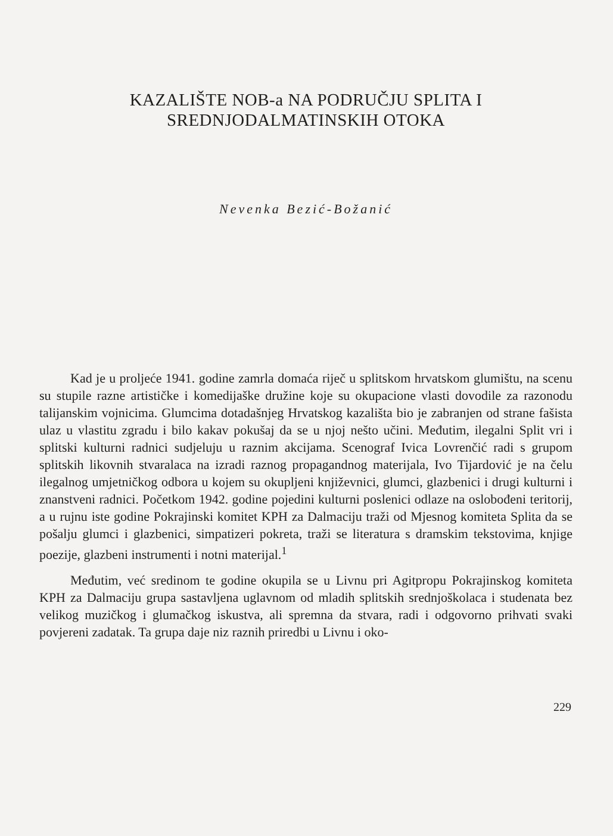KAZALIŠTE NOB-a NA PODRUČJU SPLITA I
SREDNJODALMATINSKIH OTOKA
Nevenka Bezić-Božanić
Kad je u proljeće 1941. godine zamrla domaća riječ u splitskom hrvatskom glumištu, na scenu su stupile razne artističke i komedijaške družine koje su okupacione vlasti dovodile za razonodu talijanskim vojnicima. Glumcima dotadašnjeg Hrvatskog kazališta bio je zabranjen od strane fašista ulaz u vlastitu zgradu i bilo kakav pokušaj da se u njoj nešto učini. Međutim, ilegalni Split vri i splitski kulturni radnici sudjeluju u raznim akcijama. Scenograf Ivica Lovrenčić radi s grupom splitskih likovnih stvaralaca na izradi raznog propagandnog materijala, Ivo Tijardović je na čelu ilegalnog umjetničkog odbora u kojem su okupljeni književnici, glumci, glazbenici i drugi kulturni i znanstveni radnici. Početkom 1942. godine pojedini kulturni poslenici odlaze na oslobođeni teritorij, a u rujnu iste godine Pokrajinski komitet KPH za Dalmaciju traži od Mjesnog komiteta Splita da se pošalju glumci i glazbenici, simpatizeri pokreta, traži se literatura s dramskim tekstovima, knjige poezije, glazbeni instrumenti i notni materijal.<sup>1</sup>
Međutim, već sredinom te godine okupila se u Livnu pri Agitpropu Pokrajinskog komiteta KPH za Dalmaciju grupa sastavljena uglavnom od mladih splitskih srednjoškolaca i studenata bez velikog muzičkog i glumačkog iskustva, ali spremna da stvara, radi i odgovorno prihvati svaki povjereni zadatak. Ta grupa daje niz raznih priredbi u Livnu i oko-
229